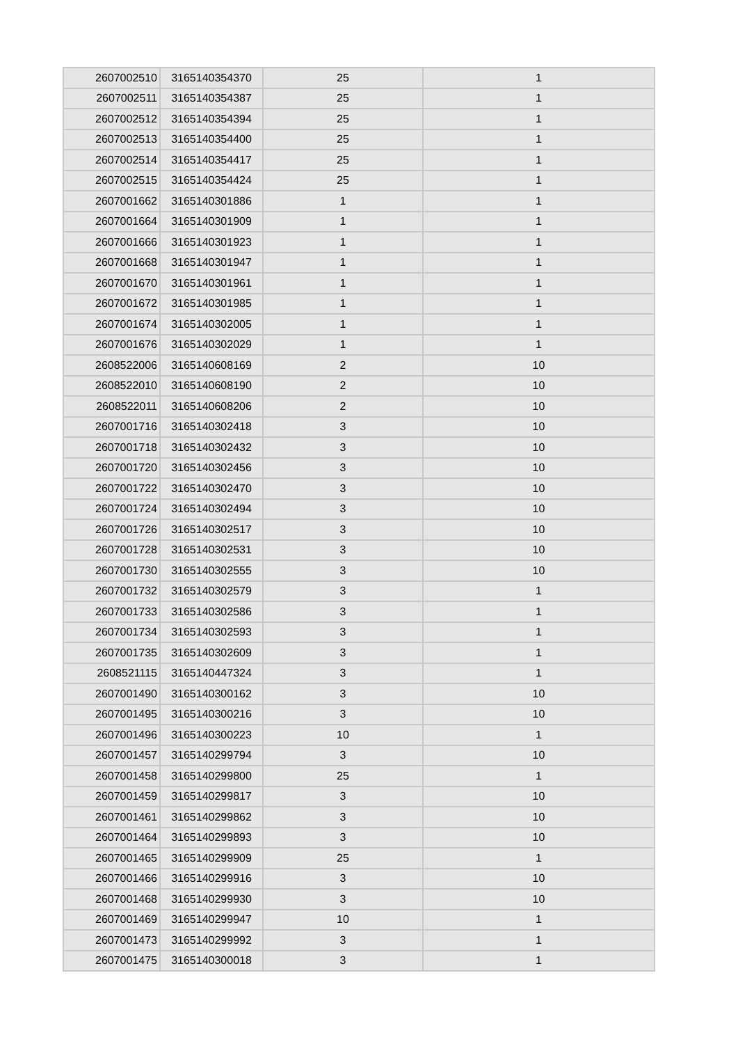| 2607002510 | 3165140354370 | 25 | 1 |
| 2607002511 | 3165140354387 | 25 | 1 |
| 2607002512 | 3165140354394 | 25 | 1 |
| 2607002513 | 3165140354400 | 25 | 1 |
| 2607002514 | 3165140354417 | 25 | 1 |
| 2607002515 | 3165140354424 | 25 | 1 |
| 2607001662 | 3165140301886 | 1 | 1 |
| 2607001664 | 3165140301909 | 1 | 1 |
| 2607001666 | 3165140301923 | 1 | 1 |
| 2607001668 | 3165140301947 | 1 | 1 |
| 2607001670 | 3165140301961 | 1 | 1 |
| 2607001672 | 3165140301985 | 1 | 1 |
| 2607001674 | 3165140302005 | 1 | 1 |
| 2607001676 | 3165140302029 | 1 | 1 |
| 2608522006 | 3165140608169 | 2 | 10 |
| 2608522010 | 3165140608190 | 2 | 10 |
| 2608522011 | 3165140608206 | 2 | 10 |
| 2607001716 | 3165140302418 | 3 | 10 |
| 2607001718 | 3165140302432 | 3 | 10 |
| 2607001720 | 3165140302456 | 3 | 10 |
| 2607001722 | 3165140302470 | 3 | 10 |
| 2607001724 | 3165140302494 | 3 | 10 |
| 2607001726 | 3165140302517 | 3 | 10 |
| 2607001728 | 3165140302531 | 3 | 10 |
| 2607001730 | 3165140302555 | 3 | 10 |
| 2607001732 | 3165140302579 | 3 | 1 |
| 2607001733 | 3165140302586 | 3 | 1 |
| 2607001734 | 3165140302593 | 3 | 1 |
| 2607001735 | 3165140302609 | 3 | 1 |
| 2608521115 | 3165140447324 | 3 | 1 |
| 2607001490 | 3165140300162 | 3 | 10 |
| 2607001495 | 3165140300216 | 3 | 10 |
| 2607001496 | 3165140300223 | 10 | 1 |
| 2607001457 | 3165140299794 | 3 | 10 |
| 2607001458 | 3165140299800 | 25 | 1 |
| 2607001459 | 3165140299817 | 3 | 10 |
| 2607001461 | 3165140299862 | 3 | 10 |
| 2607001464 | 3165140299893 | 3 | 10 |
| 2607001465 | 3165140299909 | 25 | 1 |
| 2607001466 | 3165140299916 | 3 | 10 |
| 2607001468 | 3165140299930 | 3 | 10 |
| 2607001469 | 3165140299947 | 10 | 1 |
| 2607001473 | 3165140299992 | 3 | 1 |
| 2607001475 | 3165140300018 | 3 | 1 |